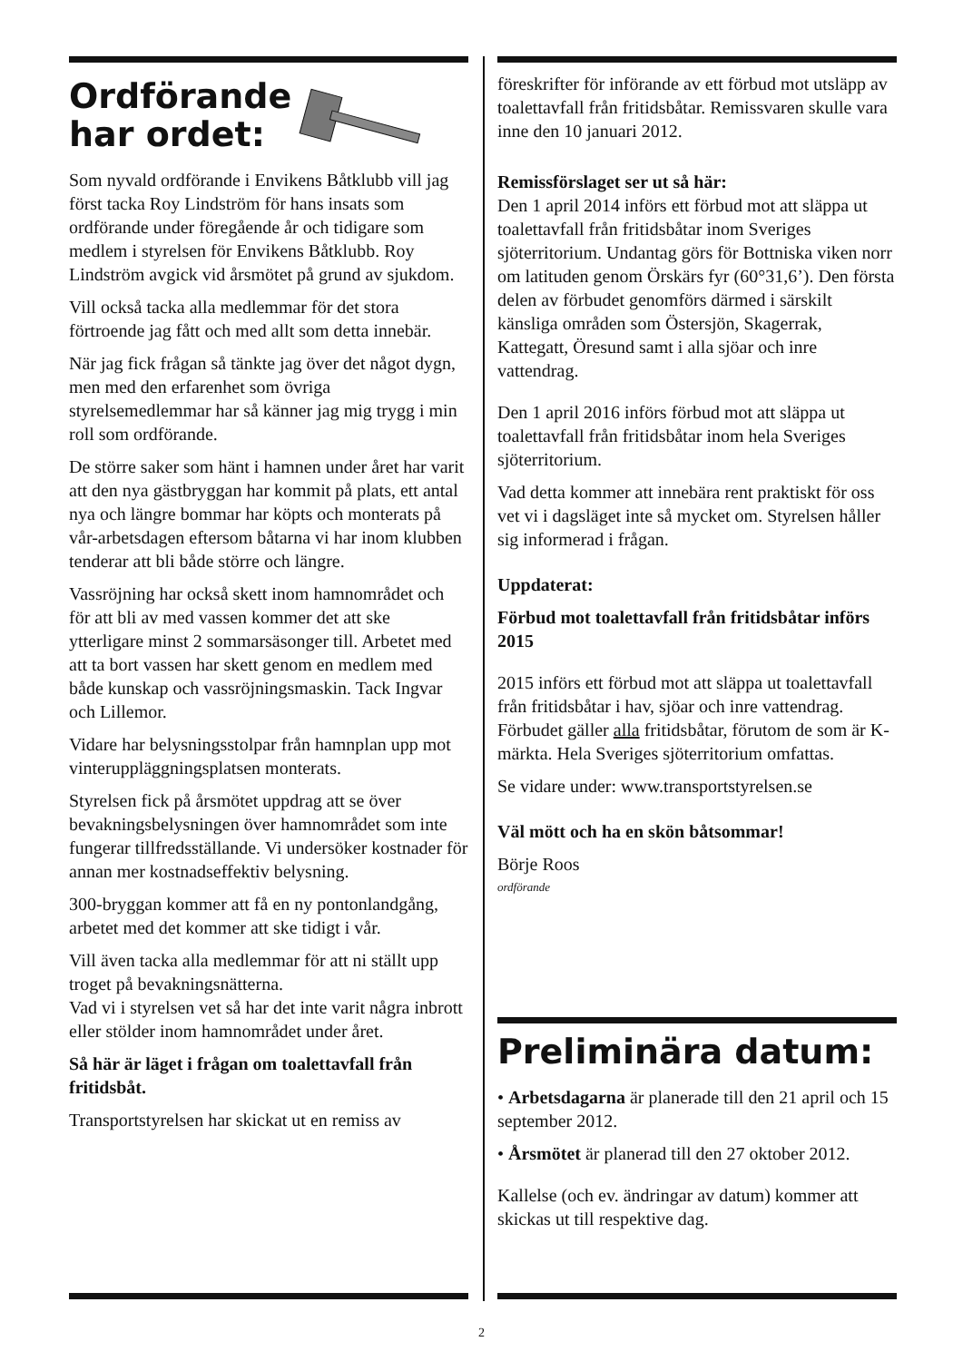Ordförande
har ordet:
Som nyvald ordförande i Envikens Båtklubb vill jag först tacka Roy Lindström för hans insats som ordförande under föregående år och tidigare som medlem i styrelsen för Envikens Båtklubb. Roy Lindström avgick vid årsmötet på grund av sjukdom.
Vill också tacka alla medlemmar för det stora förtroende jag fått och med allt som detta innebär.
När jag fick frågan så tänkte jag över det något dygn, men med den erfarenhet som övriga styrelsemedlemmar har så känner jag mig trygg i min roll som ordförande.
De större saker som hänt i hamnen under året har varit att den nya gästbryggan har kommit på plats, ett antal nya och längre bommar har köpts och monterats på vår-arbetsdagen eftersom båtarna vi har inom klubben tenderar att bli både större och längre.
Vassröjning har också skett inom hamnområdet och för att bli av med vassen kommer det att ske ytterligare minst 2 sommarsäsonger till. Arbetet med att ta bort vassen har skett genom en medlem med både kunskap och vassröjningsmaskin. Tack Ingvar och Lillemor.
Vidare har belysningsstolpar från hamnplan upp mot vinteruppläggningsplatsen monterats.
Styrelsen fick på årsmötet uppdrag att se över bevakningsbelysningen över hamnområdet som inte fungerar tillfredsställande. Vi undersöker kostnader för annan mer kostnadseffektiv belysning.
300-bryggan kommer att få en ny pontonlandgång, arbetet med det kommer att ske tidigt i vår.
Vill även tacka alla medlemmar för att ni ställt upp troget på bevakningsnätterna.
Vad vi i styrelsen vet så har det inte varit några inbrott eller stölder inom hamnområdet under året.
Så här är läget i frågan om toalettavfall från fritidsbåt.
Transportstyrelsen har skickat ut en remiss av
föreskrifter för införande av ett förbud mot utsläpp av toalettavfall från fritidsbåtar. Remissvaren skulle vara inne den 10 januari 2012.
Remissförslaget ser ut så här:
Den 1 april 2014 införs ett förbud mot att släppa ut toalettavfall från fritidsbåtar inom Sveriges sjöterritorium. Undantag görs för Bottniska viken norr om latituden genom Örskärs fyr (60°31,6’). Den första delen av förbudet genomförs därmed i särskilt känsliga områden som Östersjön, Skagerrak, Kattegatt, Öresund samt i alla sjöar och inre vattendrag.
Den 1 april 2016 införs förbud mot att släppa ut toalettavfall från fritidsbåtar inom hela Sveriges sjöterritorium.
Vad detta kommer att innebära rent praktiskt för oss vet vi i dagsläget inte så mycket om. Styrelsen håller sig informerad i frågan.
Uppdaterat:
Förbud mot toalettavfall från fritidsbåtar införs 2015
2015 införs ett förbud mot att släppa ut toalettavfall från fritidsbåtar i hav, sjöar och inre vattendrag. Förbudet gäller alla fritidsbåtar, förutom de som är K-märkta. Hela Sveriges sjöterritorium omfattas.
Se vidare under: www.transportstyrelsen.se
Väl mött och ha en skön båtsommar!
Börje Roos
ordförande
Preliminära datum:
• Arbetsdagarna är planerade till den 21 april och 15 september 2012.
• Årsmötet är planerad till den 27 oktober 2012.
Kallelse (och ev. ändringar av datum) kommer att skickas ut till respektive dag.
2